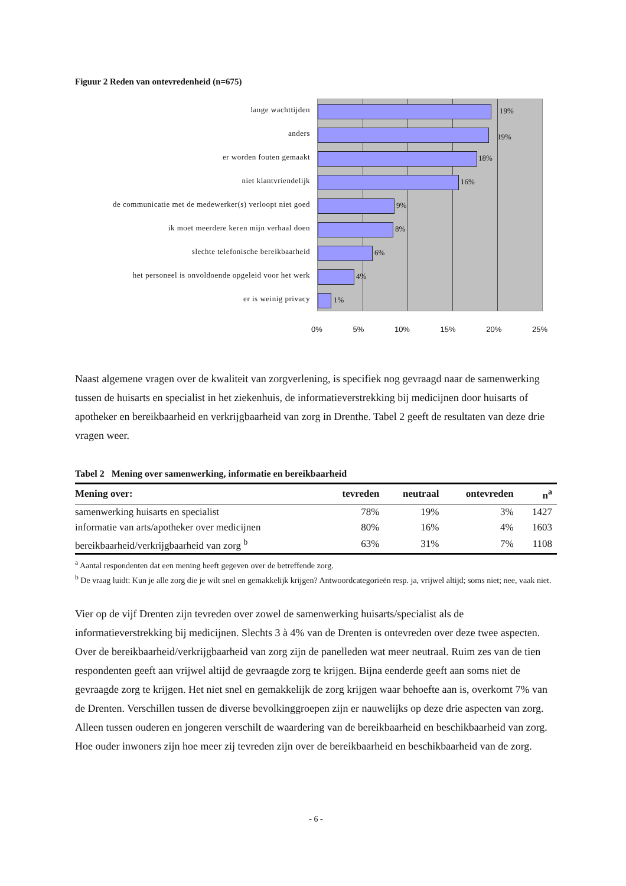Figuur 2 Reden van ontevredenheid (n=675)
lange wachttijden
anders
er worden fouten gemaakt
niet klantvriendelijk
de communicatie met de medewerker(s) verloopt niet goed
ik moet meerdere keren mijn verhaal doen
slechte telefonische bereikbaarheid
het personeel is onvoldoende opgeleid voor het werk
er is weinig privacy
19%
19%
18%
16%
9%
8%
6%
4%
1%
0% 5% 10% 15% 20% 25%
Naast algemene vragen over de kwaliteit van zorgverlening, is specifiek nog gevraagd naar de samenwerking tussen de huisarts en specialist in het ziekenhuis, de informatieverstrekking bij medicijnen door huisarts of apotheker en bereikbaarheid en verkrijgbaarheid van zorg in Drenthe. Tabel 2 geeft de resultaten van deze drie vragen weer.
Tabel 2 Mening over samenwerking, informatie en bereikbaarheid
| Mening over: | tevreden | neutraal | ontevreden | n<sup>a</sup> |
| --- | --- | --- | --- | --- |
| samenwerking huisarts en specialist | 78% | 19% | 3% | 1427 |
| informatie van arts/apotheker over medicijnen | 80% | 16% | 4% | 1603 |
| bereikbaarheid/verkrijgbaarheid van zorg <sup>b</sup> | 63% | 31% | 7% | 1108 |
<sup>a</sup> Aantal respondenten dat een mening heeft gegeven over de betreffende zorg.
<sup>b</sup> De vraag luidt: Kun je alle zorg die je wilt snel en gemakkelijk krijgen? Antwoordcategorieën resp. ja, vrijwel altijd; soms niet; nee, vaak niet.
Vier op de vijf Drenten zijn tevreden over zowel de samenwerking huisarts/specialist als de informatieverstrekking bij medicijnen. Slechts 3 à 4% van de Drenten is ontevreden over deze twee aspecten. Over de bereikbaarheid/verkrijgbaarheid van zorg zijn de panelleden wat meer neutraal. Ruim zes van de tien respondenten geeft aan vrijwel altijd de gevraagde zorg te krijgen. Bijna eenderde geeft aan soms niet de gevraagde zorg te krijgen. Het niet snel en gemakkelijk de zorg krijgen waar behoefte aan is, overkomt 7% van de Drenten. Verschillen tussen de diverse bevolkinggroepen zijn er nauwelijks op deze drie aspecten van zorg. Alleen tussen ouderen en jongeren verschilt de waardering van de bereikbaarheid en beschikbaarheid van zorg. Hoe ouder inwoners zijn hoe meer zij tevreden zijn over de bereikbaarheid en beschikbaarheid van de zorg.
- 6 -